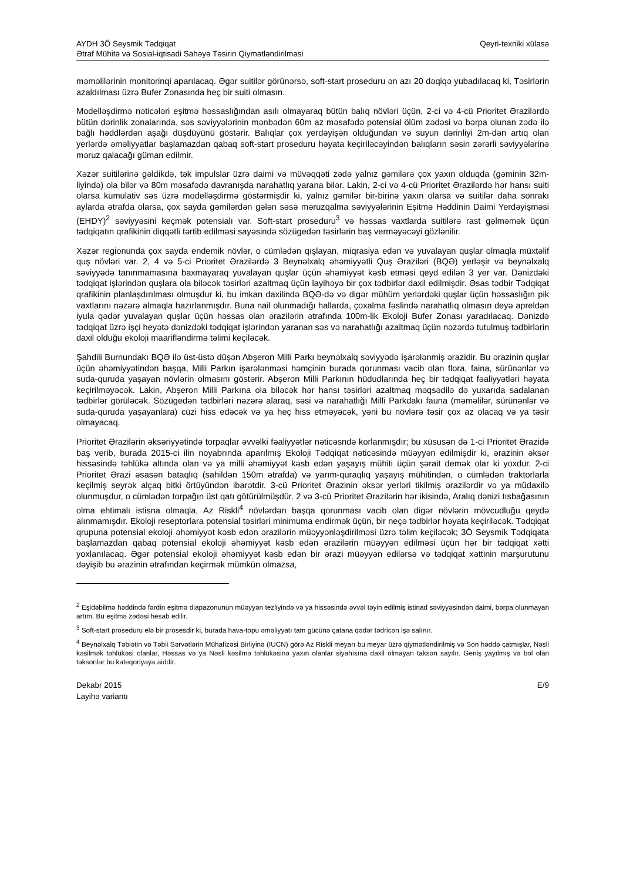AYDH 3Ö Seysmik Tədqiqat
Ətraf Mühitə və Sosial-iqtisadi Sahəyə Təsirin Qiymətləndirilməsi
Qeyri-texniki xülasə
məməlilərinin monitorinqi aparılacaq. Əgər suitilər görünərsə, soft-start proseduru ən azı 20 dəqiqə yubadılacaq ki, Təsirlərin azaldılması üzrə Bufer Zonasında heç bir suiti olmasın.
Modelləşdirmə nəticələri eşitmə həssaslığından asılı olmayaraq bütün balıq növləri üçün, 2-ci və 4-cü Prioritet Ərazilərdə bütün dərinlik zonalarında, səs səviyyələrinin mənbədən 60m az məsafədə potensial ölüm zədəsi və bərpa olunan zədə ilə bağlı həddlərdən aşağı düşdüyünü göstərir. Balıqlar çox yerdəyişən olduğundan və suyun dərinliyi 2m-dən artıq olan yerlərdə əməliyyatlar başlamazdan qabaq soft-start proseduru həyata keçiriləcəyindən balıqların səsin zərərli səviyyələrinə məruz qalacağı güman edilmir.
Xəzər suitilərinə gəldikdə, tək impulslar üzrə daimi və müvəqqəti zədə yalnız gəmilərə çox yaxın olduqda (gəminin 32m-liyində) ola bilər və 80m məsafədə davranışda narahatlıq yarana bilər. Lakin, 2-ci və 4-cü Prioritet Ərazilərdə hər hansı suiti olarsa kumulativ səs üzrə modelləşdirmə göstərmişdir ki, yalnız gəmilər bir-birinə yaxın olarsa və suitilər daha sonrakı aylarda ətrafda olarsa, çox sayda gəmilərdən gələn səsə məruzqalma səviyyələrinin Eşitmə Həddinin Daimi Yerdəyişməsi (EHDY)<sup>2</sup> səviyyəsini keçmək potensialı var. Soft-start proseduru<sup>3</sup> və həssas vaxtlarda suitilərə rast gəlməmək üçün tədqiqatın qrafikinin diqqətli tərtib edilməsi sayəsində sözügedən təsirlərin baş verməyəcəyi gözlənilir.
Xəzər regionunda çox sayda endemik növlər, o cümlədən qışlayan, miqrasiya edən və yuvalayan quşlar olmaqla müxtəlif quş növləri var. 2, 4 və 5-ci Prioritet Ərazilərdə 3 Beynəlxalq əhəmiyyətli Quş Əraziləri (BQƏ) yerləşir və beynəlxalq səviyyədə tanınmamasına baxmayaraq yuvalayan quşlar üçün əhəmiyyət kəsb etməsi qeyd edilən 3 yer var. Dənizdəki tədqiqat işlərindən quşlara ola biləcək təsirləri azaltmaq üçün layihəyə bir çox tədbirlər daxil edilmişdir. Əsas tədbir Tədqiqat qrafikinin planlaşdırılması olmuşdur ki, bu imkan daxilində BQƏ-də və digər mühüm yerlərdəki quşlar üçün həssaslığın pik vaxtlarını nəzərə almaqla hazırlanmışdır. Buna nail olunmadığı hallarda, çoxalma fəslində narahatlıq olmasın deyə apreldən iyula qədər yuvalayan quşlar üçün həssas olan ərazilərin ətrafında 100m-lik Ekoloji Bufer Zonası yaradılacaq. Dənizdə tədqiqat üzrə işçi heyətə dənizdəki tədqiqat işlərindən yaranan səs və narahatlığı azaltmaq üçün nəzərdə tutulmuş tədbirlərin daxil olduğu ekoloji maarifləndirmə təlimi keçiləcək.
Şahdili Burnundakı BQƏ ilə üst-üstə düşən Abşeron Milli Parkı beynəlxalq səviyyədə işarələnmiş ərazidir. Bu ərazinin quşlar üçün əhəmiyyətindən başqa, Milli Parkın işarələnməsi həmçinin burada qorunması vacib olan flora, faina, sürünənlər və suda-quruda yaşayan növlərin olmasını göstərir. Abşeron Milli Parkının hüdudlarında heç bir tədqiqat fəaliyyətləri həyata keçirilməyəcək. Lakin, Abşeron Milli Parkına ola biləcək hər hansı təsirləri azaltmaq məqsədilə də yuxarıda sadalanan tədbirlər görüləcək. Sözügedən tədbirləri nəzərə alaraq, səsi və narahatlığı Milli Parkdakı fauna (məməlilər, sürünənlər və suda-quruda yaşayanlara) cüzi hiss edəcək və ya heç hiss etməyəcək, yəni bu növlərə təsir çox az olacaq və ya təsir olmayacaq.
Prioritet Ərazilərin əksəriyyətində torpaqlar əvvəlki fəaliyyətlər nəticəsndə korlanmışdır; bu xüsusən də 1-ci Prioritet Ərazidə baş verib, burada 2015-ci ilin noyabrında aparılmış Ekoloji Tədqiqat nəticəsində müəyyən edilmişdir ki, ərazinin əksər hissəsində təhlükə altında olan və ya milli əhəmiyyət kəsb edən yaşayış mühiti üçün şərait demək olar ki yoxdur. 2-ci Prioritet Ərazi əsasən bataqlıq (sahildən 150m ətrafda) və yarım-quraqlıq yaşayış mühitindən, o cümlədən traktorlarla keçilmiş seyrək alçaq bitki örtüyündən ibarətdir. 3-cü Prioritet Ərazinin əksər yerləri tikilmiş ərazilərdir və ya müdaxilə olunmuşdur, o cümlədən torpağın üst qatı götürülmüşdür. 2 və 3-cü Prioritet Ərazilərin hər ikisində, Aralıq dənizi tısbağasının olma ehtimalı istisna olmaqla, Az Riskli<sup>4</sup> növlərdən başqa qorunması vacib olan digər növlərin mövcudluğu qeydə alınmamışdır. Ekoloji reseptorlara potensial təsirləri minimuma endirmək üçün, bir neçə tədbirlər həyata keçiriləcək. Tədqiqat qrupuna potensial ekoloji əhəmiyyət kəsb edən ərazilərin müəyyənləşdirilməsi üzrə təlim keçiləcək; 3Ö Seysmik Tədqiqata başlamazdan qabaq potensial ekoloji əhəmiyyət kəsb edən ərazilərin müəyyən edilməsi üçün hər bir tədqiqat xətti yoxlanılacaq. Əgər potensial ekoloji əhəmiyyət kəsb edən bir ərazi müəyyən edilərsə və tədqiqat xəttinin marşurutunu dəyişib bu ərazinin ətrafından keçirmək mümkün olmazsa,
<sup>2</sup> Eşidəbilmə həddində fərdin eşitmə diapazonunun müəyyən tezliyində və ya hissəsində əvvəl təyin edilmiş istinad səviyyəsindən daimi, bərpa olunmayan artım. Bu eşitmə zədəsi hesab edilir.
<sup>3</sup> Soft-start proseduru elə bir prosesdir ki, burada hava-topu əməliyyatı tam gücünə çatana qədər tədricən işə salınır.
<sup>4</sup> Beynəlxalq Təbiətin və Təbii Sərvətlərin Mühafizəsi Birliyinə (IUCN) görə Az Riskli meyarı bu meyar üzrə qiymətləndirilmiş və Son həddə çatmışlar, Nəsli kəsilmək təhlükəsi olanlar, Həssas və ya Nəsli kəsilmə təhlükəsinə yaxın olanlar siyahısına daxil olmayan takson sayılır. Geniş yayılmış və bol olan taksonlar bu kateqoriyaya aiddir.
Dekabr 2015
Layihə variantı
E/9